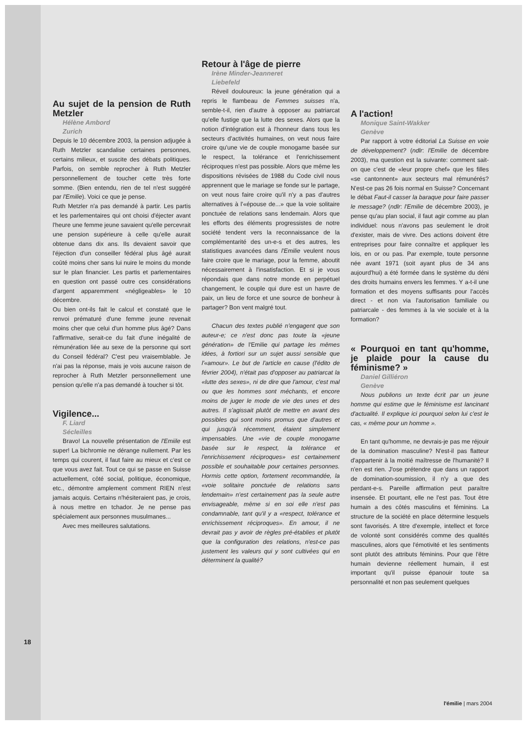Au sujet de la pension de Ruth Metzler
Hélène Ambord
Zurich
Depuis le 10 décembre 2003, la pension adjugée à Ruth Metzler scandalise certaines personnes, certains milieux, et suscite des débats politiques. Parfois, on semble reprocher à Ruth Metzler personnellement de toucher cette très forte somme. (Bien entendu, rien de tel n'est suggéré par l'Emilie). Voici ce que je pense.
Ruth Metzler n'a pas demandé à partir. Les partis et les parlementaires qui ont choisi d'éjecter avant l'heure une femme jeune savaient qu'elle percevrait une pension supérieure à celle qu'elle aurait obtenue dans dix ans. Ils devaient savoir que l'éjection d'un conseiller fédéral plus âgé aurait coûté moins cher sans lui nuire le moins du monde sur le plan financier. Les partis et parlementaires en question ont passé outre ces considérations d'argent apparemment «négligeables» le 10 décembre.
Ou bien ont-ils fait le calcul et constaté que le renvoi prématuré d'une femme jeune revenait moins cher que celui d'un homme plus âgé? Dans l'affirmative, serait-ce du fait d'une inégalité de rémunération liée au sexe de la personne qui sort du Conseil fédéral? C'est peu vraisemblable. Je n'ai pas la réponse, mais je vois aucune raison de reprocher à Ruth Metzler personnellement une pension qu'elle n'a pas demandé à toucher si tôt.
Vigilence...
F. Liard
Sécleilles
Bravo! La nouvelle présentation de l'Emiile est super! La bichromie ne dérange nullement. Par les temps qui courent, il faut faire au mieux et c'est ce que vous avez fait. Tout ce qui se passe en Suisse actuellement, côté social, politique, économique, etc., démontre amplement comment RIEN n'est jamais acquis. Certains n'hésiteraient pas, je crois, à nous mettre en tchador. Je ne pense pas spécialement aux personnes musulmanes...
Avec mes meilleures salutations.
Retour à l'âge de pierre
Irène Minder-Jeanneret
Liebefeld
Réveil douloureux: la jeune génération qui a repris le flambeau de Femmes suisses n'a, semble-t-il, rien d'autre à opposer au patriarcat qu'elle fustige que la lutte des sexes. Alors que la notion d'intégration est à l'honneur dans tous les secteurs d'activités humaines, on veut nous faire croire qu'une vie de couple monogame basée sur le respect, la tolérance et l'enrichissement réciproques n'est pas possible. Alors que même les dispositions révisées de 1988 du Code civil nous apprennent que le mariage se fonde sur le partage, on veut nous faire croire qu'il n'y a pas d'autres alternatives à l'«épouse de...» que la voie solitaire ponctuée de relations sans lendemain. Alors que les efforts des éléments progressistes de notre société tendent vers la reconnaissance de la complémentarité des un-e-s et des autres, les statistiques avancées dans l'Emilie veulent nous faire croire que le mariage, pour la femme, aboutit nécessairement à l'insatisfaction. Et si je vous répondais que dans notre monde en perpétuel changement, le couple qui dure est un havre de paix, un lieu de force et une source de bonheur à partager? Bon vent malgré tout.
Chacun des textes publié n'engagent que son auteur-e; ce n'est donc pas toute la «jeune génération» de l'Emilie qui partage les mêmes idées, à fortiori sur un sujet aussi sensible que l'«amour». Le but de l'article en cause (l'édito de février 2004), n'était pas d'opposer au patriarcat la «lutte des sexes», ni de dire que l'amour, c'est mal ou que les hommes sont méchants, et encore moins de juger le mode de vie des unes et des autres. Il s'agissait plutôt de mettre en avant des possibles qui sont moins promus que d'autres et qui jusqu'à récemment, étaient simplement impensables. Une «vie de couple monogame basée sur le respect, la tolérance et l'enrichissement réciproques» est certainement possible et souhaitable pour certaines personnes. Hormis cette option, fortement recommandée, la «voie solitaire ponctuée de relations sans lendemain» n'est certainement pas la seule autre envisageable, même si en soi elle n'est pas condamnable, tant qu'il y a «respect, tolérance et enrichissement réciproques». En amour, il ne devrait pas y avoir de règles pré-établies et plutôt que la configuration des relations, n'est-ce pas justement les valeurs qui y sont cultivées qui en déterminent la qualité?
A l'action!
Monique Saint-Wakker
Genève
Par rapport à votre éditorial La Suisse en voie de développement? (ndlr: l'Emilie de décembre 2003), ma question est la suivante: comment sait-on que c'est de «leur propre chef» que les filles «se cantonnent» aux secteurs mal rémunérés? N'est-ce pas 26 fois normal en Suisse? Concernant le débat Faut-il casser la baraque pour faire passer le message? (ndlr: l'Emilie de décembre 2003), je pense qu'au plan social, il faut agir comme au plan individuel: nous n'avons pas seulement le droit d'exister, mais de vivre. Des actions doivent être entreprises pour faire connaître et appliquer les lois, en or ou pas. Par exemple, toute personne née avant 1971 (soit ayant plus de 34 ans aujourd'hui) a été formée dans le système du déni des droits humains envers les femmes. Y a-t-il une formation et des moyens suffisants pour l'accès direct - et non via l'autorisation familiale ou patriarcale - des femmes à la vie sociale et à la formation?
« Pourquoi en tant qu'homme, je plaide pour la cause du féminisme? »
Daniel Gilliéron
Genève
Nous publions un texte écrit par un jeune homme qui estime que le féminisme est lancinant d'actualité. Il explique ici pourquoi selon lui c'est le cas, « même pour un homme ».
En tant qu'homme, ne devrais-je pas me réjouir de la domination masculine? N'est-il pas flatteur d'appartenir à la moitié maîtresse de l'humanité? Il n'en est rien. J'ose prétendre que dans un rapport de domination-soumission, il n'y a que des perdant-e-s. Pareille affirmation peut paraître insensée. Et pourtant, elle ne l'est pas. Tout être humain a des côtés masculins et féminins. La structure de la société en place détermine lesquels sont favorisés. A titre d'exemple, intellect et force de volonté sont considérés comme des qualités masculines, alors que l'émotivité et les sentiments sont plutôt des attributs féminins. Pour que l'être humain devienne réellement humain, il est important qu'il puisse épanouir toute sa personnalité et non pas seulement quelques
18
l'émilie | mars 2004